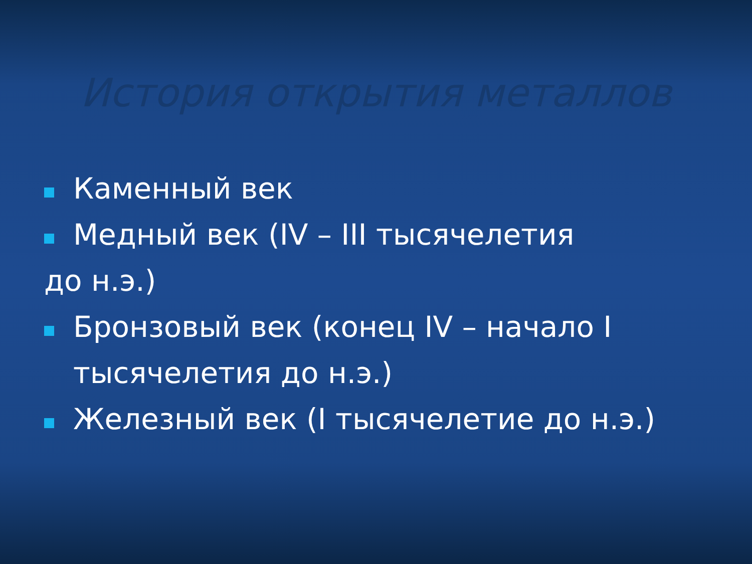История открытия металлов
Каменный век
Медный век (IV – III тысячелетия
до н.э.)
Бронзовый век (конец IV – начало I тысячелетия до н.э.)
Железный век (I тысячелетие до н.э.)